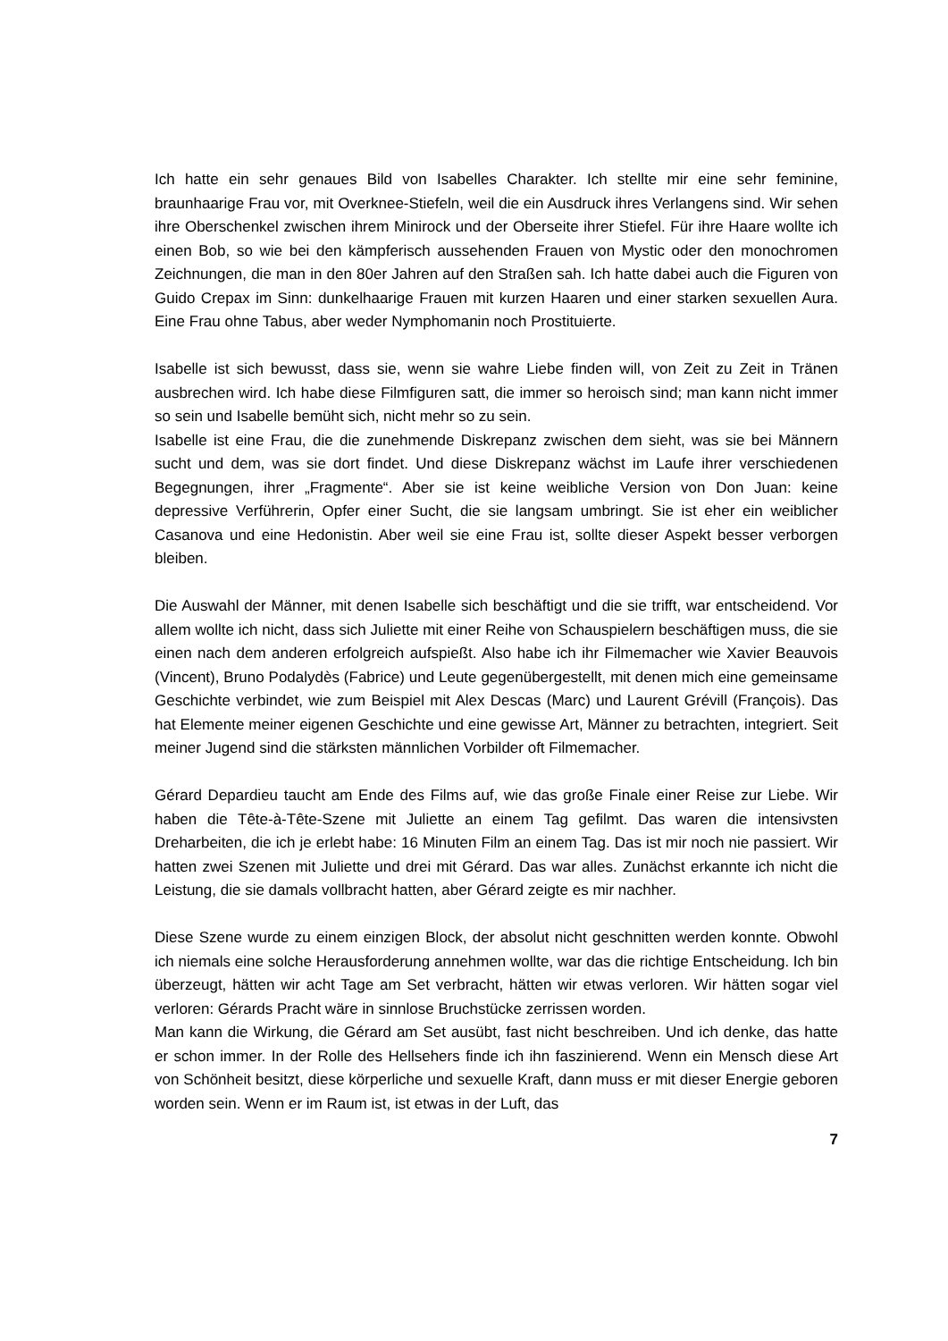Ich hatte ein sehr genaues Bild von Isabelles Charakter. Ich stellte mir eine sehr feminine, braunhaarige Frau vor, mit Overknee-Stiefeln, weil die ein Ausdruck ihres Verlangens sind. Wir sehen ihre Oberschenkel zwischen ihrem Minirock und der Oberseite ihrer Stiefel. Für ihre Haare wollte ich einen Bob, so wie bei den kämpferisch aussehenden Frauen von Mystic oder den monochromen Zeichnungen, die man in den 80er Jahren auf den Straßen sah. Ich hatte dabei auch die Figuren von Guido Crepax im Sinn: dunkelhaarige Frauen mit kurzen Haaren und einer starken sexuellen Aura. Eine Frau ohne Tabus, aber weder Nymphomanin noch Prostituierte.
Isabelle ist sich bewusst, dass sie, wenn sie wahre Liebe finden will, von Zeit zu Zeit in Tränen ausbrechen wird. Ich habe diese Filmfiguren satt, die immer so heroisch sind; man kann nicht immer so sein und Isabelle bemüht sich, nicht mehr so zu sein.
Isabelle ist eine Frau, die die zunehmende Diskrepanz zwischen dem sieht, was sie bei Männern sucht und dem, was sie dort findet. Und diese Diskrepanz wächst im Laufe ihrer verschiedenen Begegnungen, ihrer „Fragmente“. Aber sie ist keine weibliche Version von Don Juan: keine depressive Verführerin, Opfer einer Sucht, die sie langsam umbringt. Sie ist eher ein weiblicher Casanova und eine Hedonistin. Aber weil sie eine Frau ist, sollte dieser Aspekt besser verborgen bleiben.
Die Auswahl der Männer, mit denen Isabelle sich beschäftigt und die sie trifft, war entscheidend. Vor allem wollte ich nicht, dass sich Juliette mit einer Reihe von Schauspielern beschäftigen muss, die sie einen nach dem anderen erfolgreich aufspießt. Also habe ich ihr Filmemacher wie Xavier Beauvois (Vincent), Bruno Podalydès (Fabrice) und Leute gegenübergestellt, mit denen mich eine gemeinsame Geschichte verbindet, wie zum Beispiel mit Alex Descas (Marc) und Laurent Grévill (François). Das hat Elemente meiner eigenen Geschichte und eine gewisse Art, Männer zu betrachten, integriert. Seit meiner Jugend sind die stärksten männlichen Vorbilder oft Filmemacher.
Gérard Depardieu taucht am Ende des Films auf, wie das große Finale einer Reise zur Liebe. Wir haben die Tête-à-Tête-Szene mit Juliette an einem Tag gefilmt. Das waren die intensivsten Dreharbeiten, die ich je erlebt habe: 16 Minuten Film an einem Tag. Das ist mir noch nie passiert. Wir hatten zwei Szenen mit Juliette und drei mit Gérard. Das war alles. Zunächst erkannte ich nicht die Leistung, die sie damals vollbracht hatten, aber Gérard zeigte es mir nachher.
Diese Szene wurde zu einem einzigen Block, der absolut nicht geschnitten werden konnte. Obwohl ich niemals eine solche Herausforderung annehmen wollte, war das die richtige Entscheidung. Ich bin überzeugt, hätten wir acht Tage am Set verbracht, hätten wir etwas verloren. Wir hätten sogar viel verloren: Gérards Pracht wäre in sinnlose Bruchstücke zerrissen worden.
Man kann die Wirkung, die Gérard am Set ausübt, fast nicht beschreiben. Und ich denke, das hatte er schon immer. In der Rolle des Hellsehers finde ich ihn faszinierend. Wenn ein Mensch diese Art von Schönheit besitzt, diese körperliche und sexuelle Kraft, dann muss er mit dieser Energie geboren worden sein. Wenn er im Raum ist, ist etwas in der Luft, das
7